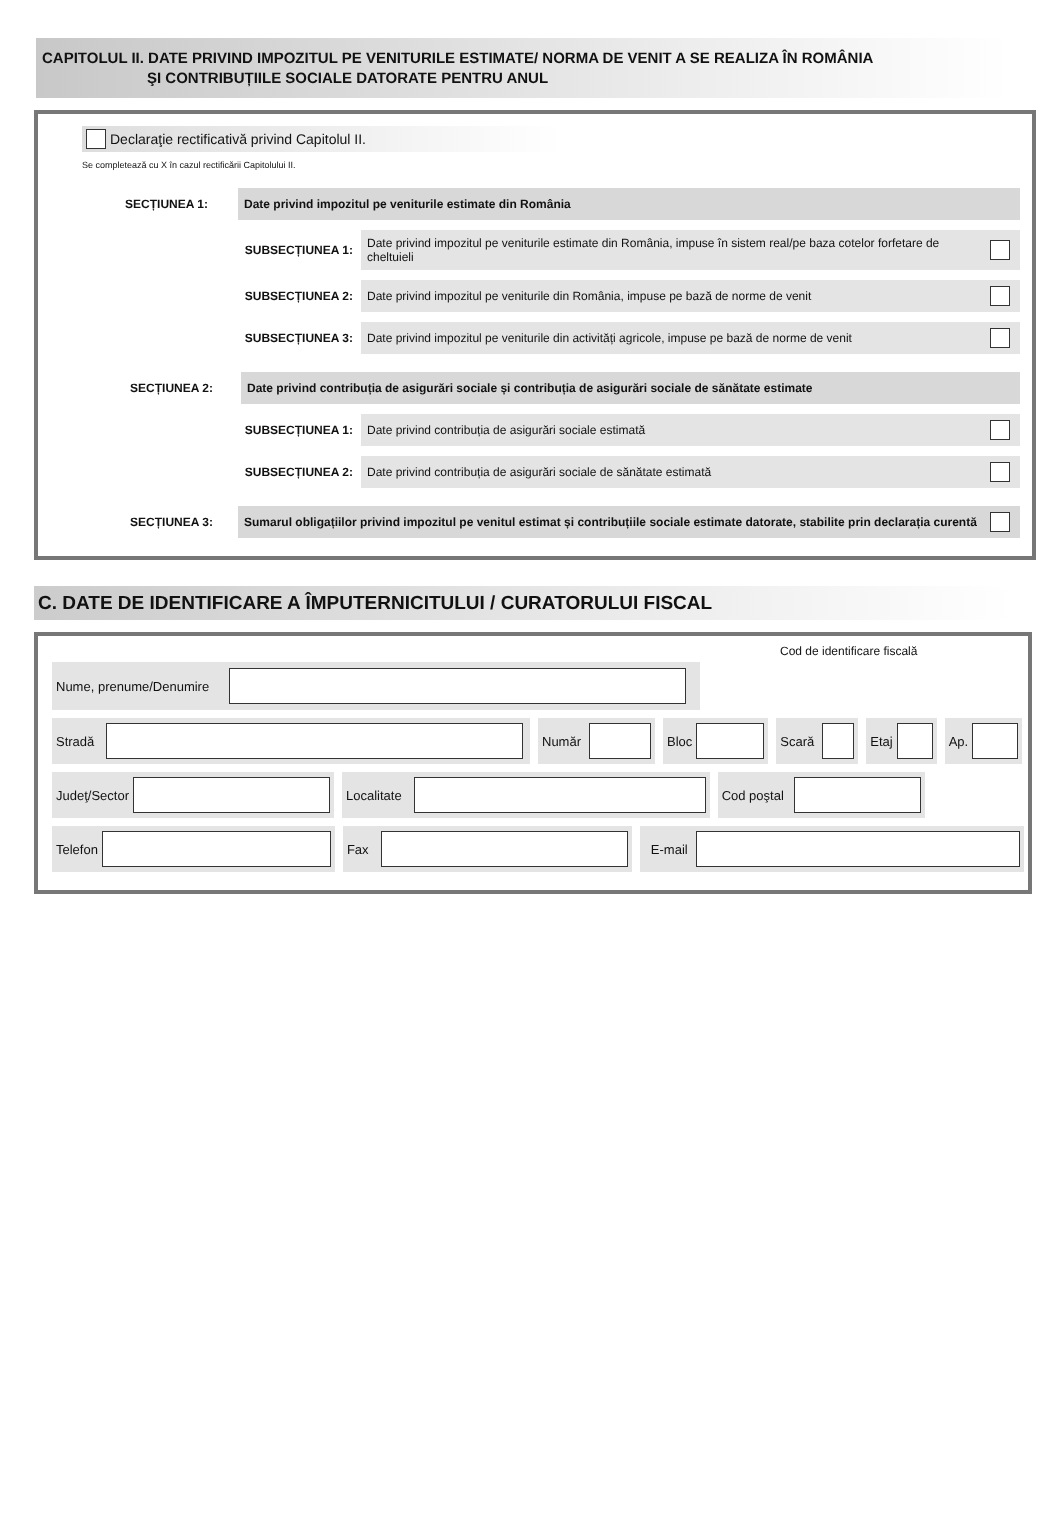CAPITOLUL II. DATE PRIVIND IMPOZITUL PE VENITURILE ESTIMATE/ NORMA DE VENIT A SE REALIZA ÎN ROMÂNIA
ŞI CONTRIBUȚIILE SOCIALE DATORATE PENTRU ANUL
Declaraţie rectificativă privind Capitolul II.
Se completează cu X în cazul rectificării Capitolului II.
SECȚIUNEA 1:
Date privind impozitul pe veniturile estimate din România
SUBSECȚIUNEA 1:
Date privind impozitul pe veniturile estimate din România, impuse în sistem real/pe baza cotelor forfetare de cheltuieli
SUBSECȚIUNEA 2:
Date privind impozitul pe veniturile din România, impuse pe bază de norme de venit
SUBSECȚIUNEA 3:
Date privind impozitul pe veniturile din activități agricole, impuse pe bază de norme de venit
SECȚIUNEA 2:
Date privind contribuția de asigurări sociale și contribuția de asigurări sociale de sănătate estimate
SUBSECȚIUNEA 1:
Date privind contribuția de asigurări sociale estimată
SUBSECȚIUNEA 2:
Date privind contribuția de asigurări sociale de sănătate estimată
SECȚIUNEA 3:
Sumarul obligațiilor privind impozitul pe venitul estimat și contribuțiile sociale estimate datorate, stabilite prin declarația curentă
C. DATE DE IDENTIFICARE A ÎMPUTERNICITULUI / CURATORULUI FISCAL
Nume, prenume/Denumire
Cod de identificare fiscală
Stradă Număr Bloc Scară Etaj Ap.
Judeţ/Sector Localitate Cod poştal
Telefon Fax E-mail